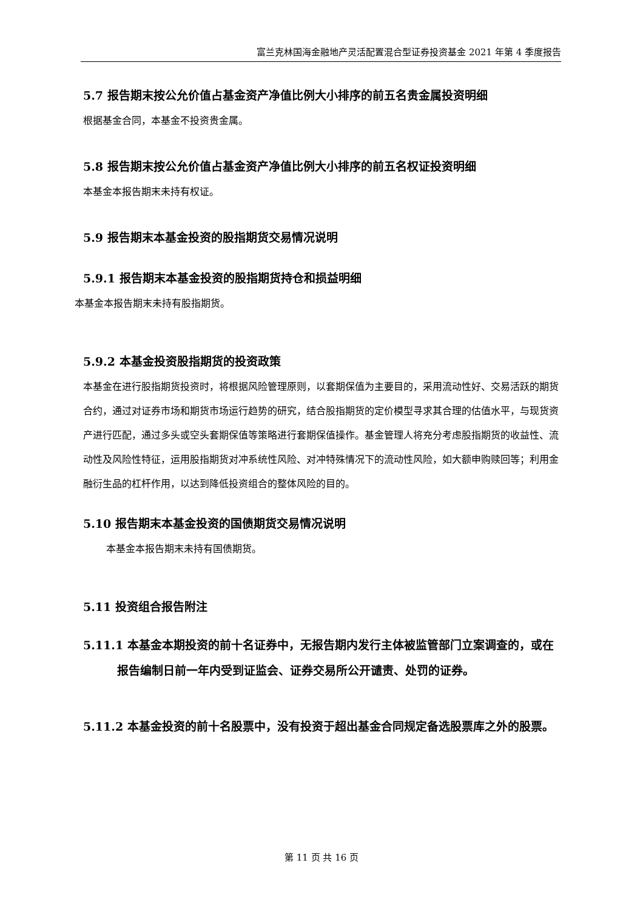富兰克林国海金融地产灵活配置混合型证券投资基金 2021 年第 4 季度报告
5.7 报告期末按公允价值占基金资产净值比例大小排序的前五名贵金属投资明细
根据基金合同，本基金不投资贵金属。
5.8 报告期末按公允价值占基金资产净值比例大小排序的前五名权证投资明细
本基金本报告期末未持有权证。
5.9 报告期末本基金投资的股指期货交易情况说明
5.9.1 报告期末本基金投资的股指期货持仓和损益明细
本基金本报告期末未持有股指期货。
5.9.2 本基金投资股指期货的投资政策
本基金在进行股指期货投资时，将根据风险管理原则，以套期保值为主要目的，采用流动性好、交易活跃的期货合约，通过对证券市场和期货市场运行趋势的研究，结合股指期货的定价模型寻求其合理的估值水平，与现货资产进行匹配，通过多头或空头套期保值等策略进行套期保值操作。基金管理人将充分考虑股指期货的收益性、流动性及风险性特征，运用股指期货对冲系统性风险、对冲特殊情况下的流动性风险，如大额申购赎回等；利用金融衍生品的杠杆作用，以达到降低投资组合的整体风险的目的。
5.10 报告期末本基金投资的国债期货交易情况说明
本基金本报告期末未持有国债期货。
5.11 投资组合报告附注
5.11.1 本基金本期投资的前十名证券中，无报告期内发行主体被监管部门立案调查的，或在报告编制日前一年内受到证监会、证券交易所公开谴责、处罚的证券。
5.11.2 本基金投资的前十名股票中，没有投资于超出基金合同规定备选股票库之外的股票。
第 11 页 共 16 页